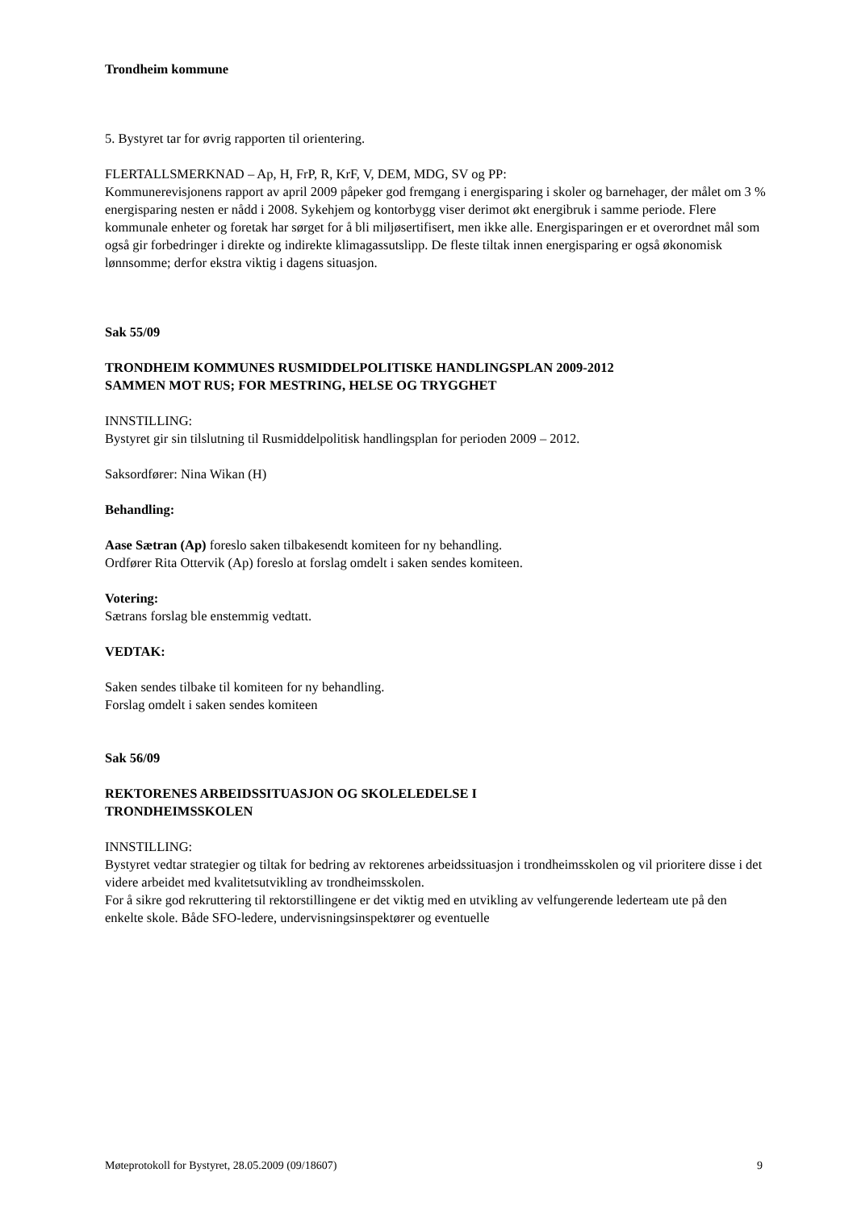Trondheim kommune
5. Bystyret tar for øvrig rapporten til orientering.
FLERTALLSMERKNAD – Ap, H, FrP, R, KrF, V, DEM, MDG, SV og PP:
Kommunerevisjonens rapport av april 2009 påpeker god fremgang i energisparing i skoler og barnehager, der målet om 3 % energisparing nesten er nådd i 2008. Sykehjem og kontorbygg viser derimot økt energibruk i samme periode. Flere kommunale enheter og foretak har sørget for å bli miljøsertifisert, men ikke alle. Energisparingen er et overordnet mål som også gir forbedringer i direkte og indirekte klimagassutslipp. De fleste tiltak innen energisparing er også økonomisk lønnsomme; derfor ekstra viktig i dagens situasjon.
Sak 55/09
TRONDHEIM KOMMUNES RUSMIDDELPOLITISKE HANDLINGSPLAN 2009-2012
SAMMEN MOT RUS; FOR MESTRING, HELSE OG TRYGGHET
INNSTILLING:
Bystyret gir sin tilslutning til Rusmiddelpolitisk handlingsplan for perioden 2009 – 2012.
Saksordfører: Nina Wikan (H)
Behandling:
Aase Sætran (Ap) foreslo saken tilbakesendt komiteen for ny behandling.
Ordfører Rita Ottervik (Ap) foreslo at forslag omdelt i saken sendes komiteen.
Votering:
Sætrans forslag ble enstemmig vedtatt.
VEDTAK:
Saken sendes tilbake til komiteen for ny behandling.
Forslag omdelt i saken sendes komiteen
Sak 56/09
REKTORENES ARBEIDSSITUASJON OG SKOLELEDELSE I
TRONDHEIMSSKOLEN
INNSTILLING:
Bystyret vedtar strategier og tiltak for bedring av rektorenes arbeidssituasjon i trondheimsskolen og vil prioritere disse i det videre arbeidet med kvalitetsutvikling av trondheimsskolen.
For å sikre god rekruttering til rektorstillingene er det viktig med en utvikling av velfungerende lederteam ute på den enkelte skole. Både SFO-ledere, undervisningsinspektører og eventuelle
Møteprotokoll for Bystyret, 28.05.2009 (09/18607) 9